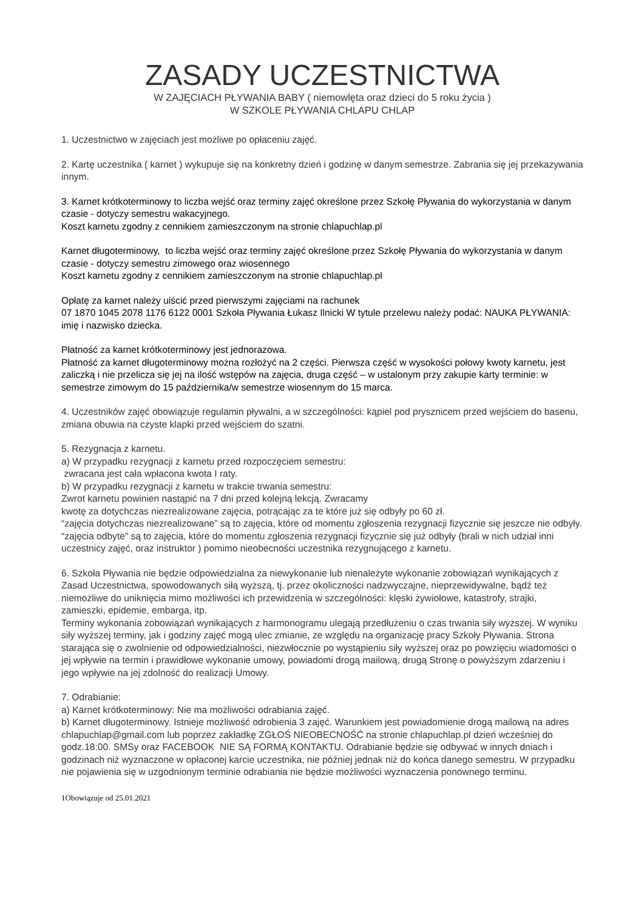ZASADY UCZESTNICTWA
W ZAJĘCIACH PŁYWANIA BABY ( niemowlęta oraz dzieci do 5 roku życia )
W SZKOLE PŁYWANIA CHLAPU CHLAP
1. Uczestnictwo w zajęciach jest możliwe po opłaceniu zajęć.
2. Kartę uczestnika ( karnet ) wykupuje się na konkretny dzień i godzinę w danym semestrze. Zabrania się jej przekazywania innym.
3. Karnet krótkoterminowy to liczba wejść oraz terminy zajęć określone przez Szkołę Pływania do wykorzystania w danym czasie - dotyczy semestru wakacyjnego.
Koszt karnetu zgodny z cennikiem zamieszczonym na stronie chlapuchlap.pl
Karnet długoterminowy, to liczba wejść oraz terminy zajęć określone przez Szkołę Pływania do wykorzystania w danym czasie - dotyczy semestru zimowego oraz wiosennego
Koszt karnetu zgodny z cennikiem zamieszczonym na stronie chlapuchlap.pl
Opłatę za karnet należy uiścić przed pierwszymi zajęciami na rachunek
07 1870 1045 2078 1176 6122 0001 Szkoła Pływania Łukasz Ilnicki W tytule przelewu należy podać: NAUKA PŁYWANIA: imię i nazwisko dziecka.
Płatność za karnet krótkoterminowy jest jednorazowa.
Płatność za karnet długoterminowy można rozłożyć na 2 części. Pierwsza część w wysokości połowy kwoty karnetu, jest zaliczką i nie przelicza się jej na ilość wstępów na zajęcia, druga część – w ustalonym przy zakupie karty terminie: w semestrze zimowym do 15 października/w semestrze wiosennym do 15 marca.
4. Uczestników zajęć obowiązuje regulamin pływalni, a w szczególności: kąpiel pod prysznicem przed wejściem do basenu, zmiana obuwia na czyste klapki przed wejściem do szatni.
5. Rezygnacja z karnetu.
a) W przypadku rezygnacji z karnetu przed rozpoczęciem semestru:
zwracana jest cała wpłacona kwota I raty.
b) W przypadku rezygnacji z karnetu w trakcie trwania semestru:
Zwrot karnetu powinien nastąpić na 7 dni przed kolejną lekcją. Zwracamy
kwotę za dotychczas niezrealizowane zajęcia, potrącając za te które już się odbyły po 60 zł.
“zajęcia dotychczas niezrealizowane” są to zajęcia, które od momentu zgłoszenia rezygnacji fizycznie się jeszcze nie odbyły.
“zajęcia odbyte” są to zajęcia, które do momentu zgłoszenia rezygnacji fizycznie się już odbyły (brali w nich udział inni uczestnicy zajęć, oraz instruktor ) pomimo nieobecności uczestnika rezygnującego z karnetu.
6. Szkoła Pływania nie będzie odpowiedzialna za niewykonanie lub nienależyte wykonanie zobowiązań wynikających z Zasad Uczestnictwa, spowodowanych siłą wyższą, tj. przez okoliczności nadzwyczajne, nieprzewidywalne, bądź też niemożliwe do uniknięcia mimo możliwości ich przewidzenia w szczególności: klęski żywiołowe, katastrofy, strajki, zamieszki, epidemie, embarga, itp.
Terminy wykonania zobowiązań wynikających z harmonogramu ulegają przedłużeniu o czas trwania siły wyższej. W wyniku siły wyższej terminy, jak i godziny zajęć mogą ulec zmianie, ze względu na organizację pracy Szkoły Pływania. Strona starająca się o zwolnienie od odpowiedzialności, niezwłocznie po wystąpieniu siły wyższej oraz po powzięciu wiadomości o jej wpływie na termin i prawidłowe wykonanie umowy, powiadomi drogą mailową, drugą Stronę o powyższym zdarzeniu i jego wpływie na jej zdolność do realizacji Umowy.
7. Odrabianie:
a) Karnet krótkoterminowy: Nie ma możliwości odrabiania zajęć.
b) Karnet długoterminowy. Istnieje możliwość odrobienia 3 zajęć. Warunkiem jest powiadomienie drogą mailową na adres chlapuchlap@gmail.com lub poprzez zakładkę ZGŁOŚ NIEOBECNOŚĆ na stronie chlapuchlap.pl dzień wcześniej do godz.18:00. SMSy oraz FACEBOOK NIE SĄ FORMĄ KONTAKTU. Odrabianie będzie się odbywać w innych dniach i godzinach niż wyznaczone w opłaconej karcie uczestnika, nie później jednak niż do końca danego semestru. W przypadku nie pojawienia się w uzgodnionym terminie odrabiania nie będzie możliwości wyznaczenia ponownego terminu.
1Obowiązuje od 25.01.2021